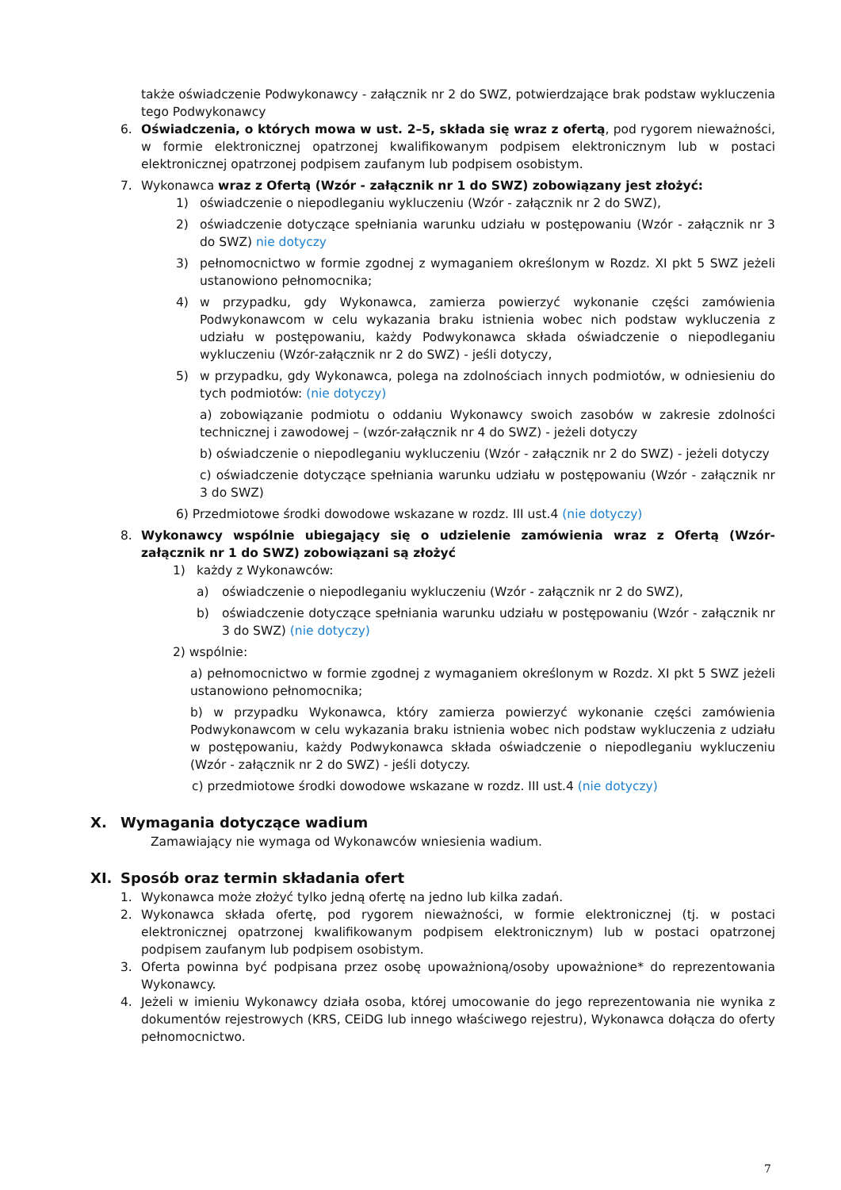także oświadczenie Podwykonawcy - załącznik nr 2 do SWZ, potwierdzające brak podstaw wykluczenia tego Podwykonawcy
6. Oświadczenia, o których mowa w ust. 2–5, składa się wraz z ofertą, pod rygorem nieważności, w formie elektronicznej opatrzonej kwalifikowanym podpisem elektronicznym lub w postaci elektronicznej opatrzonej podpisem zaufanym lub podpisem osobistym.
7. Wykonawca wraz z Ofertą (Wzór - załącznik nr 1 do SWZ) zobowiązany jest złożyć:
1) oświadczenie o niepodleganiu wykluczeniu (Wzór - załącznik nr 2 do SWZ),
2) oświadczenie dotyczące spełniania warunku udziału w postępowaniu (Wzór - załącznik nr 3 do SWZ) nie dotyczy
3) pełnomocnictwo w formie zgodnej z wymaganiem określonym w Rozdz. XI pkt 5 SWZ jeżeli ustanowiono pełnomocnika;
4) w przypadku, gdy Wykonawca, zamierza powierzyć wykonanie części zamówienia Podwykonawcom w celu wykazania braku istnienia wobec nich podstaw wykluczenia z udziału w postępowaniu, każdy Podwykonawca składa oświadczenie o niepodleganiu wykluczeniu (Wzór-załącznik nr 2 do SWZ) - jeśli dotyczy,
5) w przypadku, gdy Wykonawca, polega na zdolnościach innych podmiotów, w odniesieniu do tych podmiotów: (nie dotyczy)
a) zobowiązanie podmiotu o oddaniu Wykonawcy swoich zasobów w zakresie zdolności technicznej i zawodowej – (wzór-załącznik nr 4 do SWZ) - jeżeli dotyczy
b) oświadczenie o niepodleganiu wykluczeniu (Wzór - załącznik nr 2 do SWZ) - jeżeli dotyczy
c) oświadczenie dotyczące spełniania warunku udziału w postępowaniu (Wzór - załącznik nr 3 do SWZ)
6) Przedmiotowe środki dowodowe wskazane w rozdz. III ust.4 (nie dotyczy)
8. Wykonawcy wspólnie ubiegający się o udzielenie zamówienia wraz z Ofertą (Wzór-załącznik nr 1 do SWZ) zobowiązani są złożyć
1) każdy z Wykonawców:
a) oświadczenie o niepodleganiu wykluczeniu (Wzór - załącznik nr 2 do SWZ),
b) oświadczenie dotyczące spełniania warunku udziału w postępowaniu (Wzór - załącznik nr 3 do SWZ) (nie dotyczy)
2) wspólnie:
a) pełnomocnictwo w formie zgodnej z wymaganiem określonym w Rozdz. XI pkt 5 SWZ jeżeli ustanowiono pełnomocnika;
b) w przypadku Wykonawca, który zamierza powierzyć wykonanie części zamówienia Podwykonawcom w celu wykazania braku istnienia wobec nich podstaw wykluczenia z udziału w postępowaniu, każdy Podwykonawca składa oświadczenie o niepodleganiu wykluczeniu (Wzór - załącznik nr 2 do SWZ) - jeśli dotyczy.
c) przedmiotowe środki dowodowe wskazane w rozdz. III ust.4 (nie dotyczy)
X. Wymagania dotyczące wadium
Zamawiający nie wymaga od Wykonawców wniesienia wadium.
XI. Sposób oraz termin składania ofert
1. Wykonawca może złożyć tylko jedną ofertę na jedno lub kilka zadań.
2. Wykonawca składa ofertę, pod rygorem nieważności, w formie elektronicznej (tj. w postaci elektronicznej opatrzonej kwalifikowanym podpisem elektronicznym) lub w postaci opatrzonej podpisem zaufanym lub podpisem osobistym.
3. Oferta powinna być podpisana przez osobę upoważnioną/osoby upoważnione* do reprezentowania Wykonawcy.
4. Jeżeli w imieniu Wykonawcy działa osoba, której umocowanie do jego reprezentowania nie wynika z dokumentów rejestrowych (KRS, CEiDG lub innego właściwego rejestru), Wykonawca dołącza do oferty pełnomocnictwo.
7